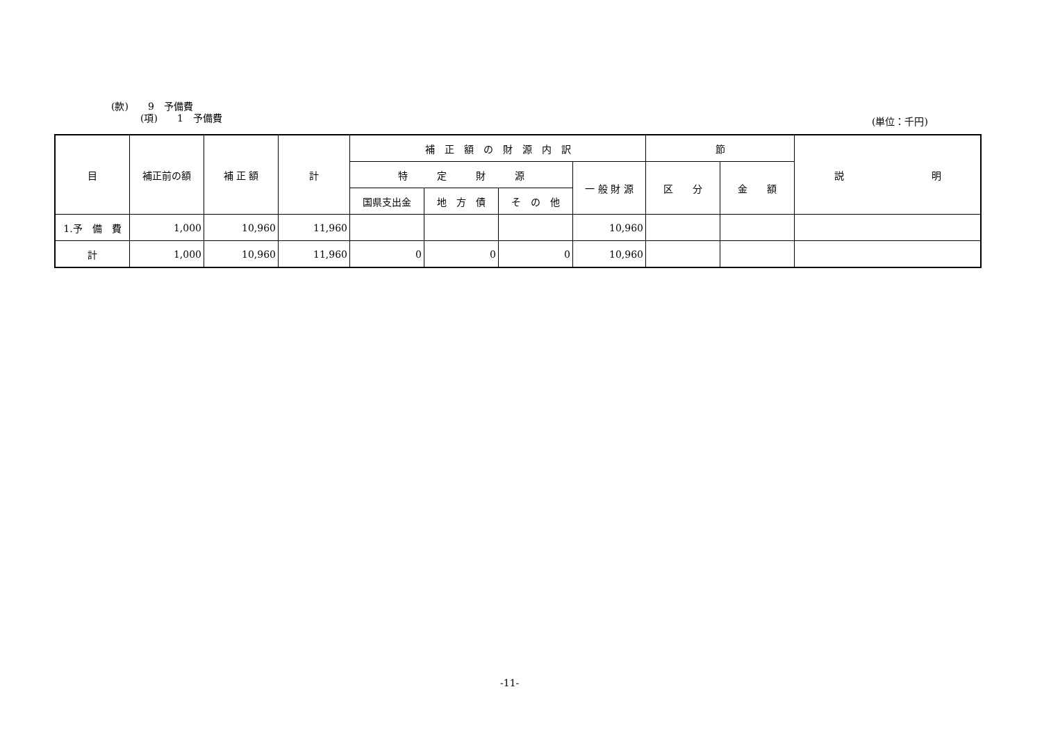(款)　　9　予備費
　　　(項)　　1　予備費
(単位：千円)
| 目 | 補正前の額 | 補 正 額 | 計 | 補 正 額 の 財 源 内 訳 | | | | 節 | | 説 明 |
| --- | --- | --- | --- | --- | --- | --- | --- | --- | --- | --- |
| | | | | 特 定 財 源 | | | 一 般 財 源 | 区 分 | 金 額 | |
| | | | | 国県支出金 | 地 方 債 | そ の 他 | | | | |
| 1.予 備 費 | 1,000 | 10,960 | 11,960 | | | | 10,960 | | | |
| 計 | 1,000 | 10,960 | 11,960 | 0 | 0 | 0 | 10,960 | | | |
-11-